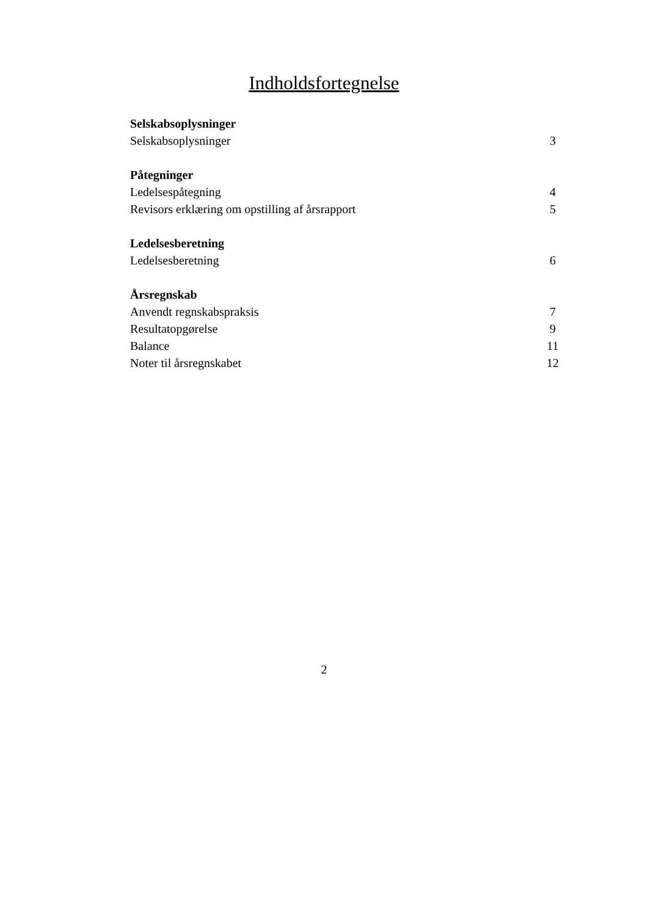Indholdsfortegnelse
Selskabsoplysninger
Selskabsoplysninger 3
Påtegninger
Ledelsespåtegning 4
Revisors erklæring om opstilling af årsrapport 5
Ledelsesberetning
Ledelsesberetning 6
Årsregnskab
Anvendt regnskabspraksis 7
Resultatopgørelse 9
Balance 11
Noter til årsregnskabet 12
2